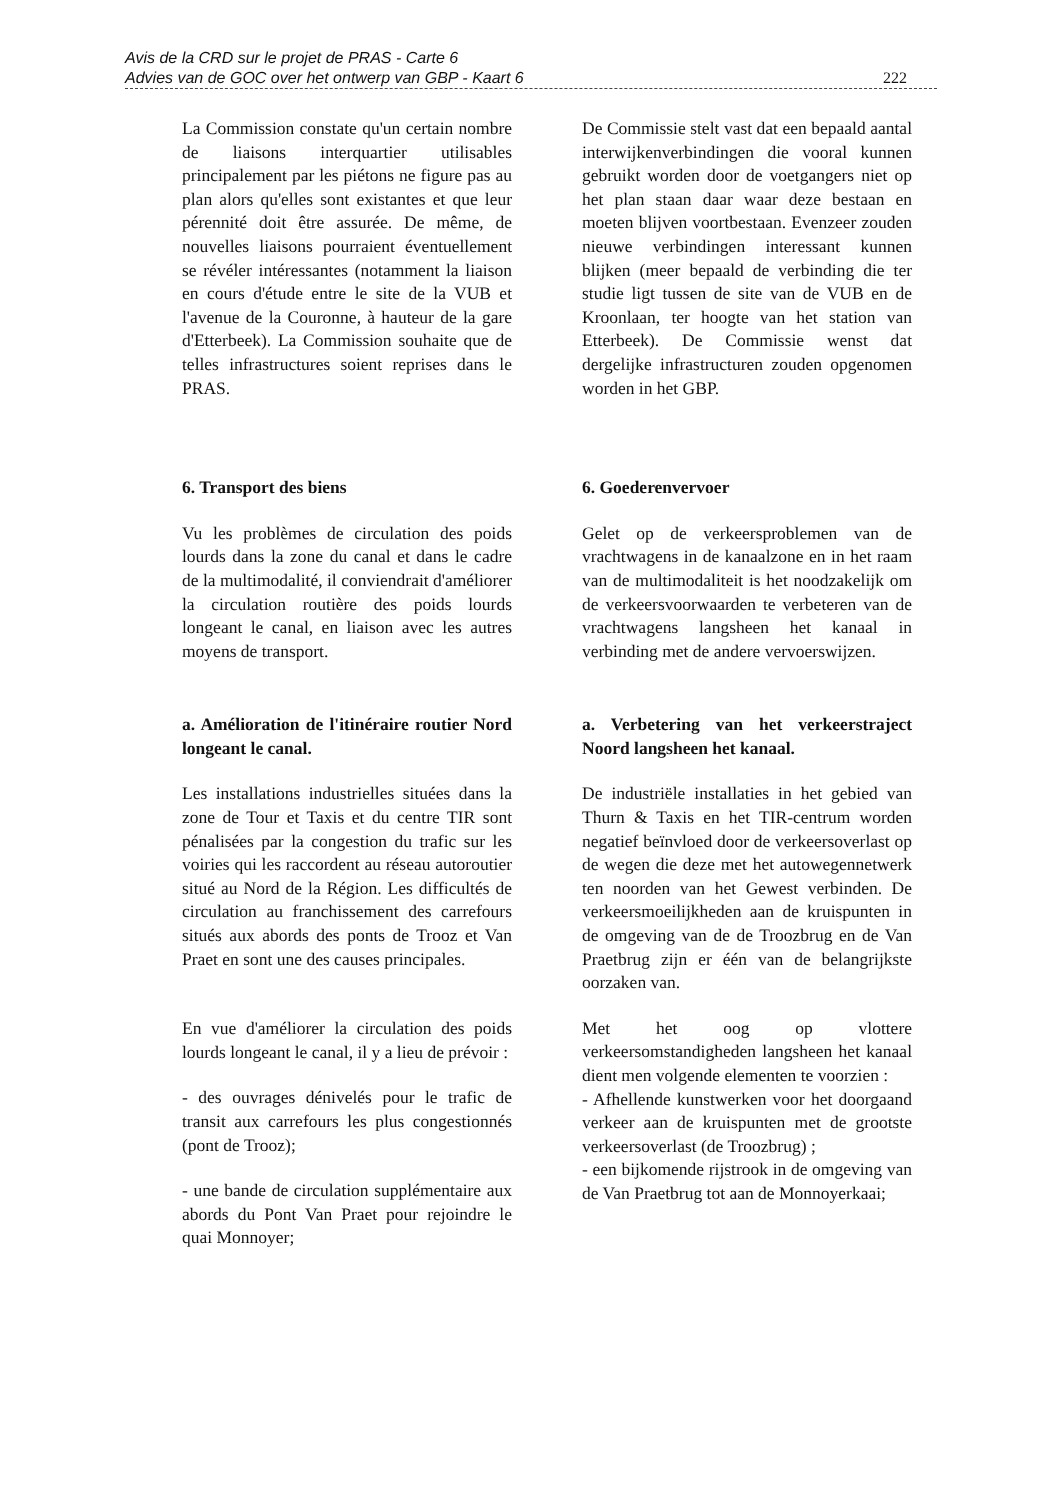Avis de la CRD sur le projet de PRAS - Carte 6
Advies van de GOC over het ontwerp van GBP - Kaart 6
222
La Commission constate qu'un certain nombre de liaisons interquartier utilisables principalement par les piétons ne figure pas au plan alors qu'elles sont existantes et que leur pérennité doit être assurée. De même, de nouvelles liaisons pourraient éventuellement se révéler intéressantes (notamment la liaison en cours d'étude entre le site de la VUB et l'avenue de la Couronne, à hauteur de la gare d'Etterbeek). La Commission souhaite que de telles infrastructures soient reprises dans le PRAS.
De Commissie stelt vast dat een bepaald aantal interwijkenverbindingen die vooral kunnen gebruikt worden door de voetgangers niet op het plan staan daar waar deze bestaan en moeten blijven voortbestaan. Evenzeer zouden nieuwe verbindingen interessant kunnen blijken (meer bepaald de verbinding die ter studie ligt tussen de site van de VUB en de Kroonlaan, ter hoogte van het station van Etterbeek). De Commissie wenst dat dergelijke infrastructuren zouden opgenomen worden in het GBP.
6. Transport des biens
Vu les problèmes de circulation des poids lourds dans la zone du canal et dans le cadre de la multimodalité, il conviendrait d'améliorer la circulation routière des poids lourds longeant le canal, en liaison avec les autres moyens de transport.
6. Goederenvervoer
Gelet op de verkeersproblemen van de vrachtwagens in de kanaalzone en in het raam van de multimodaliteit is het noodzakelijk om de verkeersvoorwaarden te verbeteren van de vrachtwagens langsheen het kanaal in verbinding met de andere vervoerswijzen.
a. Amélioration de l'itinéraire routier Nord longeant le canal.
Les installations industrielles situées dans la zone de Tour et Taxis et du centre TIR sont pénalisées par la congestion du trafic sur les voiries qui les raccordent au réseau autoroutier situé au Nord de la Région. Les difficultés de circulation au franchissement des carrefours situés aux abords des ponts de Trooz et Van Praet en sont une des causes principales.
En vue d'améliorer la circulation des poids lourds longeant le canal, il y a lieu de prévoir :
- des ouvrages dénivelés pour le trafic de transit aux carrefours les plus congestionnés (pont de Trooz);
- une bande de circulation supplémentaire aux abords du Pont Van Praet pour rejoindre le quai Monnoyer;
a. Verbetering van het verkeerstraject Noord langsheen het kanaal.
De industriële installaties in het gebied van Thurn & Taxis en het TIR-centrum worden negatief beïnvloed door de verkeersoverlast op de wegen die deze met het autowegennetwerk ten noorden van het Gewest verbinden. De verkeersmoeilijkheden aan de kruispunten in de omgeving van de de Troozbrug en de Van Praetbrug zijn er één van de belangrijkste oorzaken van.
Met het oog op vlottere verkeersomstandigheden langsheen het kanaal dient men volgende elementen te voorzien :
- Afhellende kunstwerken voor het doorgaand verkeer aan de kruispunten met de grootste verkeersoverlast (de Troozbrug) ;
- een bijkomende rijstrook in de omgeving van de Van Praetbrug tot aan de Monnoyerkaai;